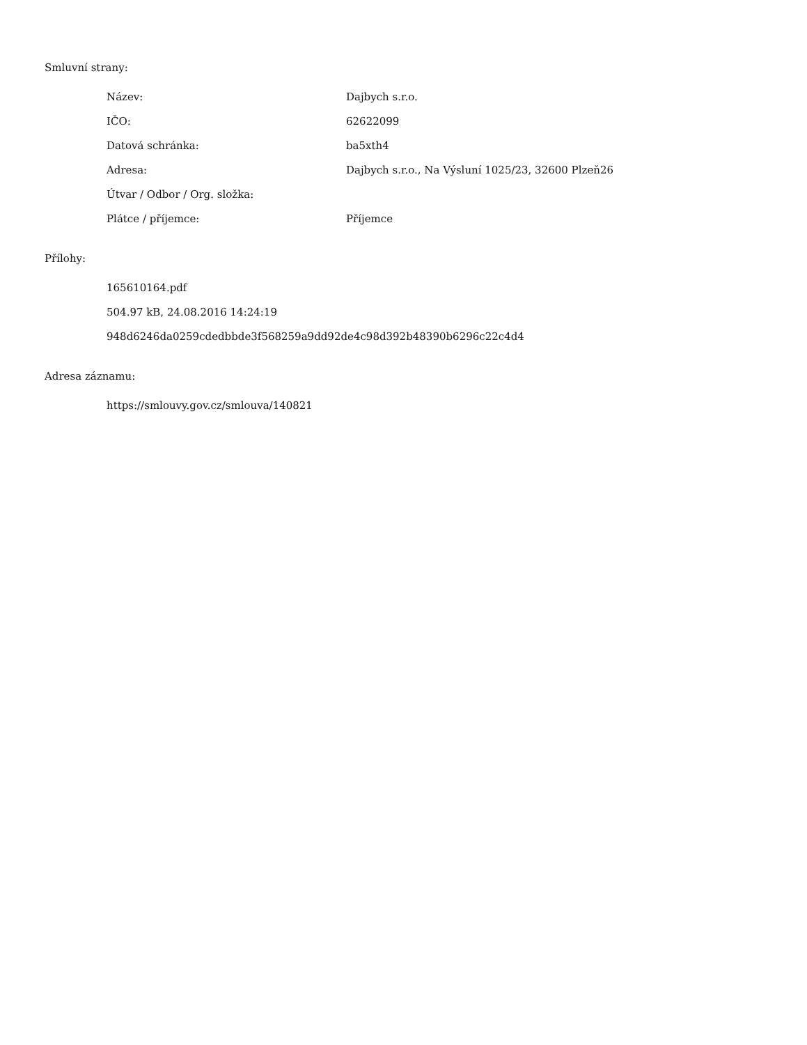Smluvní strany:
| Název: | Dajbych s.r.o. |
| IČO: | 62622099 |
| Datová schránka: | ba5xth4 |
| Adresa: | Dajbych s.r.o., Na Výsluní 1025/23, 32600 Plzeň26 |
| Útvar / Odbor / Org. složka: | |
| Plátce / příjemce: | Příjemce |
Přílohy:
165610164.pdf
504.97 kB, 24.08.2016 14:24:19
948d6246da0259cdedbbde3f568259a9dd92de4c98d392b48390b6296c22c4d4
Adresa záznamu:
https://smlouvy.gov.cz/smlouva/140821